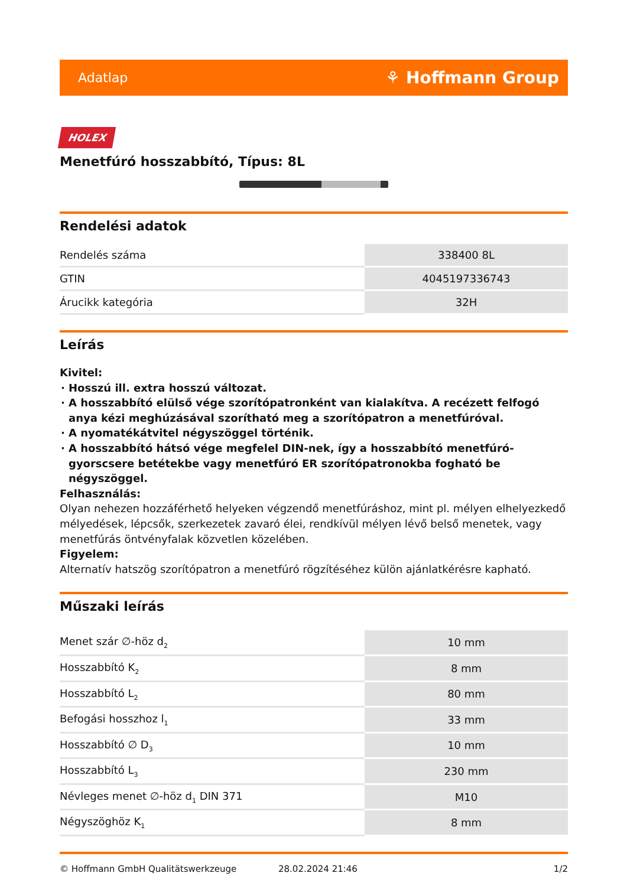Adatlap ⚘ Hoffmann Group
HOLEX
Menetfúró hosszabbító, Típus: 8L
Rendelési adatok
| Rendelés száma | 338400 8L |
| GTIN | 4045197336743 |
| Árucikk kategória | 32H |
Leírás
Kivitel:
Hosszú ill. extra hosszú változat.
A hosszabbító elülső vége szorítópatronként van kialakítva. A recézett felfogó anya kézi meghúzásával szorítható meg a szorítópatron a menetfúróval.
A nyomatékátvitel négyszöggel történik.
A hosszabbító hátsó vége megfelel DIN-nek, így a hosszabbító menetfúró-gyorscsere betétekbe vagy menetfúró ER szorítópatronokba fogható be négyszöggel.
Felhasználás:
Olyan nehezen hozzáférhető helyeken végzendő menetfúráshoz, mint pl. mélyen elhelyezkedő mélyedések, lépcsők, szerkezetek zavaró élei, rendkívül mélyen lévő belső menetek, vagy menetfúrás öntvényfalak közvetlen közelében.
Figyelem:
Alternatív hatszög szorítópatron a menetfúró rögzítéséhez külön ajánlatkérésre kapható.
Műszaki leírás
| Menet szár ∅-höz d<sub>2</sub> | 10 mm |
| Hosszabbító K<sub>2</sub> | 8 mm |
| Hosszabbító L<sub>2</sub> | 80 mm |
| Befogási hosszhoz l<sub>1</sub> | 33 mm |
| Hosszabbító ∅ D<sub>3</sub> | 10 mm |
| Hosszabbító L<sub>3</sub> | 230 mm |
| Névleges menet ∅-höz d<sub>1</sub> DIN 371 | M10 |
| Négyszöghöz K<sub>1</sub> | 8 mm |
© Hoffmann GmbH Qualitätswerkzeuge 28.02.2024 21:46 1/2